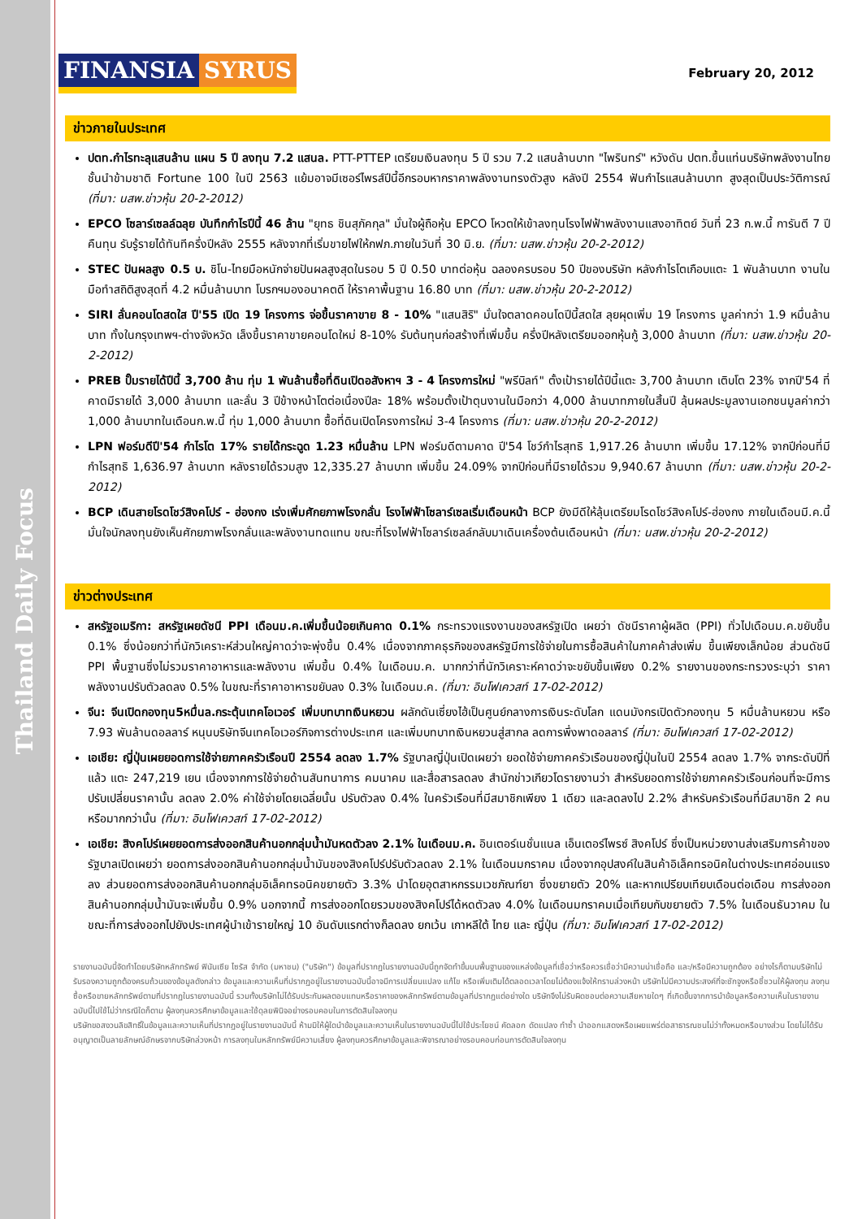Thailand Daily Focus
FINANSIA SYRUS
February 20, 2012
ข่าวภายในประเทศ
ปตท.กำไรทะลุแสนล้าน แผน 5 ปี ลงทุน 7.2 แสนล. PTT-PTTEP เตรียมเงินลงทุน 5 ปี รวม 7.2 แสนล้านบาท "ไพรินทร์" หวังดัน ปตท.ขึ้นแท่นบริษัทพลังงานไทยชั้นนำข้ามชาติ Fortune 100 ในปี 2563 แย้มอาจมีเซอร์ไพรส์ปีนี้อีกรอบหากราคาพลังงานทรงตัวสูง หลังปี 2554 ฟันกำไรแสนล้านบาท สูงสุดเป็นประวัติการณ์ (ที่มา: นสพ.ข่าวหุ้น 20-2-2012)
EPCO โซลาร์เซลล์ฉลุย บันทึกกำไรปีนี้ 46 ล้าน "ยุทธ ชินสุภัคกุล" มั่นใจผู้ถือหุ้น EPCO โหวตให้เข้าลงทุนโรงไฟฟ้าพลังงานแสงอาทิตย์ วันที่ 23 ก.พ.นี้ การันตี 7 ปีคืนทุน รับรู้รายได้ทันทีครึ่งปีหลัง 2555 หลังจากที่เริ่มขายไฟให้กฟภ.ภายในวันที่ 30 มิ.ย. (ที่มา: นสพ.ข่าวหุ้น 20-2-2012)
STEC ปันผลสูง 0.5 บ. ชิโน-ไทยมือหนักจ่ายปันผลสูงสุดในรอบ 5 ปี 0.50 บาทต่อหุ้น ฉลองครบรอบ 50 ปีของบริษัท หลังกำไรโตเกือบแตะ 1 พันล้านบาท งานในมือทำสถิติสูงสุดที่ 4.2 หมื่นล้านบาท โบรกฯมองอนาคตดี ให้ราคาพื้นฐาน 16.80 บาท (ที่มา: นสพ.ข่าวหุ้น 20-2-2012)
SIRI ลั่นคอนโดสดใส ปี'55 เปิด 19 โครงการ จ่อขึ้นราคาขาย 8 - 10% "แสนสิริ" มั่นใจตลาดคอนโดปีนี้สดใส ลุยผุดเพิ่ม 19 โครงการ มูลค่ากว่า 1.9 หมื่นล้านบาท ทั้งในกรุงเทพฯ-ต่างจังหวัด เล็งขึ้นราคาขายคอนโดใหม่ 8-10% รับต้นทุนก่อสร้างที่เพิ่มขึ้น ครึ่งปีหลังเตรียมออกหุ้นกู้ 3,000 ล้านบาท (ที่มา: นสพ.ข่าวหุ้น 20-2-2012)
PREB ปั๊มรายได้ปีนี้ 3,700 ล้าน ทุ่ม 1 พันล้านซื้อที่ดินเปิดอสังหาฯ 3 - 4 โครงการใหม่ "พรีบิลท์" ตั้งเป้ารายได้ปีนี้แตะ 3,700 ล้านบาท เติบโต 23% จากปี'54 ที่คาดมีรายได้ 3,000 ล้านบาท และลั่น 3 ปีข้างหน้าโตต่อเนื่องปีละ 18% พร้อมตั้งเป้าตุนงานในมือกว่า 4,000 ล้านบาทภายในสิ้นปี ลุ้นผลประมูลงานเอกชนมูลค่ากว่า 1,000 ล้านบาทในเดือนก.พ.นี้ ทุ่ม 1,000 ล้านบาท ซื้อที่ดินเปิดโครงการใหม่ 3-4 โครงการ (ที่มา: นสพ.ข่าวหุ้น 20-2-2012)
LPN ฟอร์มดีปี'54 กำไรโต 17% รายได้กระฉูด 1.23 หมื่นล้าน LPN ฟอร์มดีตามคาด ปี'54 โชว์กำไรสุทธิ 1,917.26 ล้านบาท เพิ่มขึ้น 17.12% จากปีก่อนที่มีกำไรสุทธิ 1,636.97 ล้านบาท หลังรายได้รวมสูง 12,335.27 ล้านบาท เพิ่มขึ้น 24.09% จากปีก่อนที่มีรายได้รวม 9,940.67 ล้านบาท (ที่มา: นสพ.ข่าวหุ้น 20-2-2012)
BCP เดินสายโรดโชว์สิงคโปร์ - ฮ่องกง เร่งเพิ่มศักยภาพโรงกลั่น โรงไฟฟ้าโซลาร์เซลเริ่มเดือนหน้า BCP ยังมีดีให้ลุ้นเตรียมโรดโชว์สิงคโปร์-ฮ่องกง ภายในเดือนมี.ค.นี้ มั่นใจนักลงทุนยังเห็นศักยภาพโรงกลั่นและพลังงานทดแทน ขณะที่โรงไฟฟ้าโซลาร์เซลล์กลับมาเดินเครื่องต้นเดือนหน้า (ที่มา: นสพ.ข่าวหุ้น 20-2-2012)
ข่าวต่างประเทศ
สหรัฐอเมริกา: สหรัฐเผยดัชนี PPI เดือนม.ค.เพิ่มขึ้นน้อยเกินคาด 0.1% กระทรวงแรงงานของสหรัฐเปิด เผยว่า ดัชนีราคาผู้ผลิต (PPI) ทั่วไปเดือนม.ค.ขยับขึ้น 0.1% ซึ่งน้อยกว่าที่นักวิเคราะห์ส่วนใหญ่คาดว่าจะพุ่งขึ้น 0.4% เนื่องจากภาคธุรกิจของสหรัฐมีการใช้จ่ายในการซื้อสินค้าในภาคค้าส่งเพิ่ม ขึ้นเพียงเล็กน้อย ส่วนดัชนี PPI พื้นฐานซึ่งไม่รวมราคาอาหารและพลังงาน เพิ่มขึ้น 0.4% ในเดือนม.ค. มากกว่าที่นักวิเคราะห์คาดว่าจะขยับขึ้นเพียง 0.2% รายงานของกระทรวงระบุว่า ราคาพลังงานปรับตัวลดลง 0.5% ในขณะที่ราคาอาหารขยับลง 0.3% ในเดือนม.ค. (ที่มา: อินโฟเควสท์ 17-02-2012)
จีน: จีนเปิดกองทุน5หมื่นล.กระตุ้นเทคโอเวอร์ เพิ่มบทบาทเงินหยวน ผลักดันเซี่ยงไฮ้เป็นศูนย์กลางการเงินระดับโลก แดนมังกรเปิดตัวกองทุน 5 หมื่นล้านหยวน หรือ 7.93 พันล้านดอลลาร์ หนุนบริษัทจีนเทคโอเวอร์กิจการต่างประเทศ และเพิ่มบทบาทเงินหยวนสู่สากล ลดการพึ่งพาดอลลาร์ (ที่มา: อินโฟเควสท์ 17-02-2012)
เอเชีย: ญี่ปุ่นเผยยอดการใช้จ่ายภาคครัวเรือนปี 2554 ลดลง 1.7% รัฐบาลญี่ปุ่นเปิดเผยว่า ยอดใช้จ่ายภาคครัวเรือนของญี่ปุ่นในปี 2554 ลดลง 1.7% จากระดับปีที่แล้ว แตะ 247,219 เยน เนื่องจากการใช้จ่ายด้านสันทนาการ คมนาคม และสื่อสารลดลง สำนักข่าวเกียวโดรายงานว่า สำหรับยอดการใช้จ่ายภาคครัวเรือนก่อนที่จะมีการปรับเปลี่ยนราคานั้น ลดลง 2.0% ค่าใช้จ่ายโดยเฉลี่ยนั้น ปรับตัวลง 0.4% ในครัวเรือนที่มีสมาชิกเพียง 1 เดียว และลดลงไป 2.2% สำหรับครัวเรือนที่มีสมาชิก 2 คน หรือมากกว่านั้น (ที่มา: อินโฟเควสท์ 17-02-2012)
เอเชีย: สิงคโปร์เผยยอดการส่งออกสินค้านอกกลุ่มน้ำมันหดตัวลง 2.1% ในเดือนม.ค. อินเตอร์เนชั่นแนล เอ็นเตอร์ไพรซ์ สิงคโปร์ ซึ่งเป็นหน่วยงานส่งเสริมการค้าของรัฐบาลเปิดเผยว่า ยอดการส่งออกสินค้านอกกลุ่มน้ำมันของสิงคโปร์ปรับตัวลดลง 2.1% ในเดือนมกราคม เนื่องจากอุปสงค์ในสินค้าอิเล็คทรอนิคในต่างประเทศอ่อนแรงลง ส่วนยอดการส่งออกสินค้านอกกลุ่มอิเล็คทรอนิคขยายตัว 3.3% นำโดยอุตสาหกรรมเวชภัณฑ์ยา ซึ่งขยายตัว 20% และหากเปรียบเทียบเดือนต่อเดือน การส่งออกสินค้านอกกลุ่มน้ำมันจะเพิ่มขึ้น 0.9% นอกจากนี้ การส่งออกโดยรวมของสิงคโปร์ได้หดตัวลง 4.0% ในเดือนมกราคมเมื่อเทียบกับขยายตัว 7.5% ในเดือนธันวาคม ในขณะที่การส่งออกไปยังประเทศผู้นำเข้ารายใหญ่ 10 อันดับแรกต่างก็ลดลง ยกเว้น เกาหลีใต้ ไทย และ ญี่ปุ่น (ที่มา: อินโฟเควสท์ 17-02-2012)
รายงานฉบับนี้จัดทำโดยบริษัทหลักทรัพย์ ฟินันเซีย ไซรัส จำกัด (มหาชน) ("บริษัท") ข้อมูลที่ปรากฏในรายงานฉบับนี้ถูกจัดทำขึ้นบนพื้นฐานของแหล่งข้อมูลที่เชื่อว่าหรือควรเชื่อว่ามีความน่าเชื่อถือ และ/หรือมีความถูกต้อง อย่างไรก็ตามบริษัทไม่รับรองความถูกต้องครบถ้วนของข้อมูลดังกล่าว ข้อมูลและความเห็นที่ปรากฏอยู่ในรายงานฉบับนี้อาจมีการเปลี่ยนแปลง แก้ไข หรือเพิ่มเติมได้ตลอดเวลาโดยไม่ต้องแจ้งให้ทราบล่วงหน้า บริษัทไม่มีความประสงค์ที่จะชักจูงหรือชี้ชวนให้ผู้ลงทุน ลงทุนซื้อหรือขายหลักทรัพย์ตามที่ปรากฏในรายงานฉบับนี้ รวมทั้งบริษัทไม่ได้รับประกันผลตอบแทนหรือราคาของหลักทรัพย์ตามข้อมูลที่ปรากฏแต่อย่างใด บริษัทจึงไม่รับผิดชอบต่อความเสียหายใดๆ ที่เกิดขึ้นจากการนำข้อมูลหรือความเห็นในรายงานฉบับนี้ไปใช้ไม่ว่ากรณีใดก็ตาม ผู้ลงทุนควรศึกษาข้อมูลและใช้ดุลยพินิจอย่างรอบคอบในการตัดสินใจลงทุน
บริษัทขอสงวนลิขสิทธิ์ในข้อมูลและความเห็นที่ปรากฏอยู่ในรายงานฉบับนี้ ห้ามมิให้ผู้ใดนำข้อมูลและความเห็นในรายงานฉบับนี้ไปใช้ประโยชน์ คัดลอก ดัดแปลง ทำซ้ำ นำออกแสดงหรือเผยแพร่ต่อสาธารณชนไม่ว่าทั้งหมดหรือบางส่วน โดยไม่ได้รับอนุญาตเป็นลายลักษณ์อักษรจากบริษัทล่วงหน้า การลงทุนในหลักทรัพย์มีความเสี่ยง ผู้ลงทุนควรศึกษาข้อมูลและพิจารณาอย่างรอบคอบก่อนการตัดสินใจลงทุน